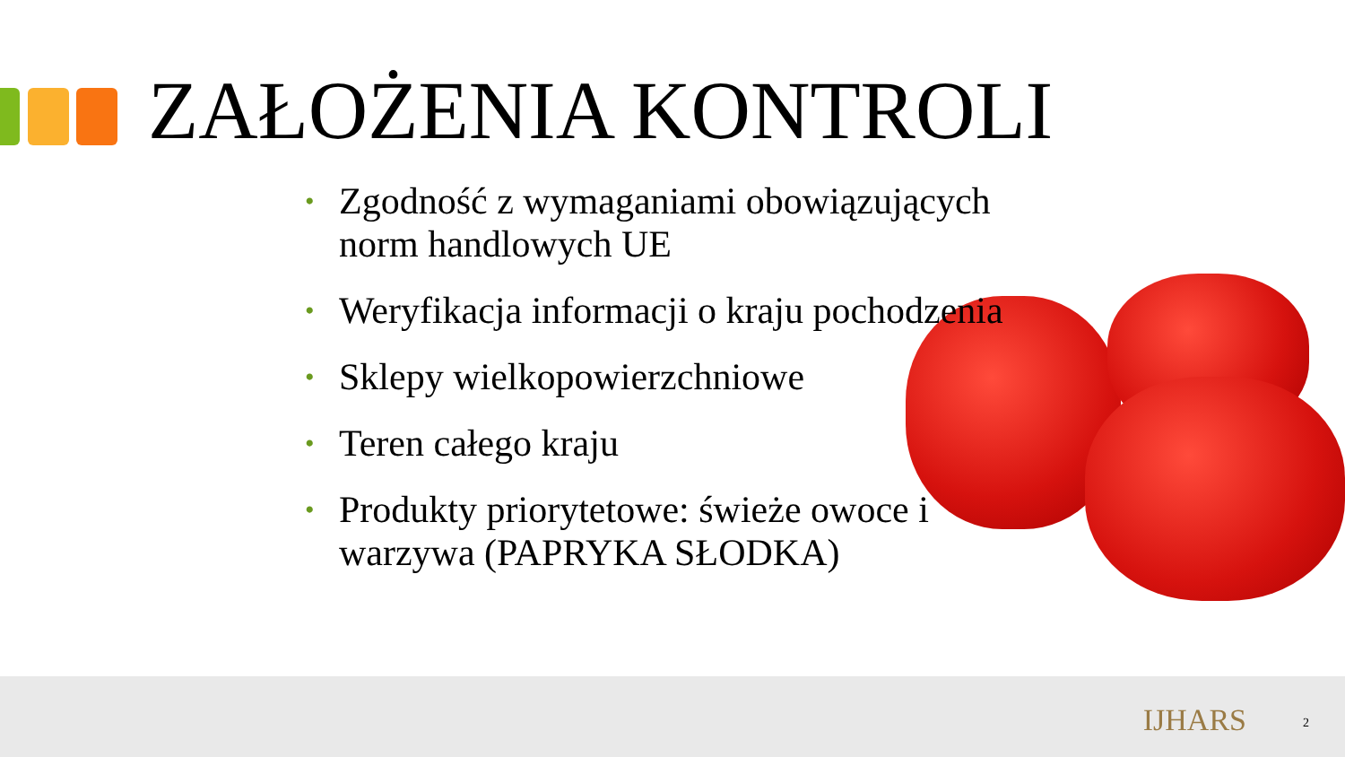ZAŁOŻENIA KONTROLI
• Zgodność z wymaganiami obowiązujących norm handlowych UE
• Weryfikacja informacji o kraju pochodzenia
• Sklepy wielkopowierzchniowe
• Teren całego kraju
• Produkty priorytetowe: świeże owoce i warzywa (PAPRYKA SŁODKA)
IJHARS 2